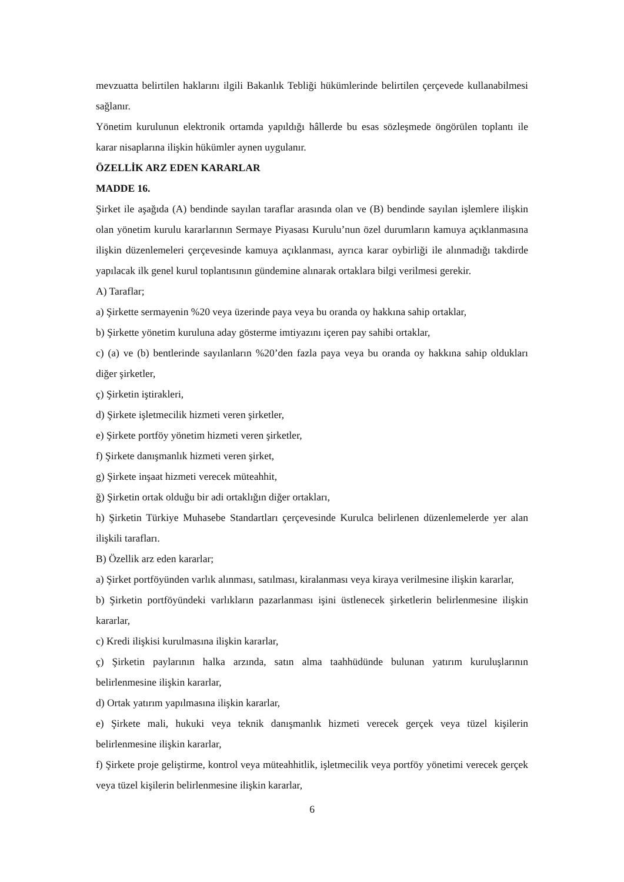mevzuatta belirtilen haklarını ilgili Bakanlık Tebliği hükümlerinde belirtilen çerçevede kullanabilmesi sağlanır.
Yönetim kurulunun elektronik ortamda yapıldığı hâllerde bu esas sözleşmede öngörülen toplantı ile karar nisaplarına ilişkin hükümler aynen uygulanır.
ÖZELLİK ARZ EDEN KARARLAR
MADDE 16.
Şirket ile aşağıda (A) bendinde sayılan taraflar arasında olan ve (B) bendinde sayılan işlemlere ilişkin olan yönetim kurulu kararlarının Sermaye Piyasası Kurulu’nun özel durumların kamuya açıklanmasına ilişkin düzenlemeleri çerçevesinde kamuya açıklanması, ayrıca karar oybirliği ile alınmadığı takdirde yapılacak ilk genel kurul toplantısının gündemine alınarak ortaklara bilgi verilmesi gerekir.
A) Taraflar;
a) Şirkette sermayenin %20 veya üzerinde paya veya bu oranda oy hakkına sahip ortaklar,
b) Şirkette yönetim kuruluna aday gösterme imtiyazını içeren pay sahibi ortaklar,
c) (a) ve (b) bentlerinde sayılanların %20’den fazla paya veya bu oranda oy hakkına sahip oldukları diğer şirketler,
ç) Şirketin iştirakleri,
d) Şirkete işletmecilik hizmeti veren şirketler,
e) Şirkete portföy yönetim hizmeti veren şirketler,
f) Şirkete danışmanlık hizmeti veren şirket,
g) Şirkete inşaat hizmeti verecek müteahhit,
ğ) Şirketin ortak olduğu bir adi ortaklığın diğer ortakları,
h) Şirketin Türkiye Muhasebe Standartları çerçevesinde Kurulca belirlenen düzenlemelerde yer alan ilişkili tarafları.
B) Özellik arz eden kararlar;
a) Şirket portföyünden varlık alınması, satılması, kiralanması veya kiraya verilmesine ilişkin kararlar,
b) Şirketin portföyündeki varlıkların pazarlanması işini üstlenecek şirketlerin belirlenmesine ilişkin kararlar,
c) Kredi ilişkisi kurulmasına ilişkin kararlar,
ç) Şirketin paylarının halka arzında, satın alma taahhüdünde bulunan yatırım kuruluşlarının belirlenmesine ilişkin kararlar,
d) Ortak yatırım yapılmasına ilişkin kararlar,
e) Şirkete mali, hukuki veya teknik danışmanlık hizmeti verecek gerçek veya tüzel kişilerin belirlenmesine ilişkin kararlar,
f) Şirkete proje geliştirme, kontrol veya müteahhitlik, işletmecilik veya portföy yönetimi verecek gerçek veya tüzel kişilerin belirlenmesine ilişkin kararlar,
6